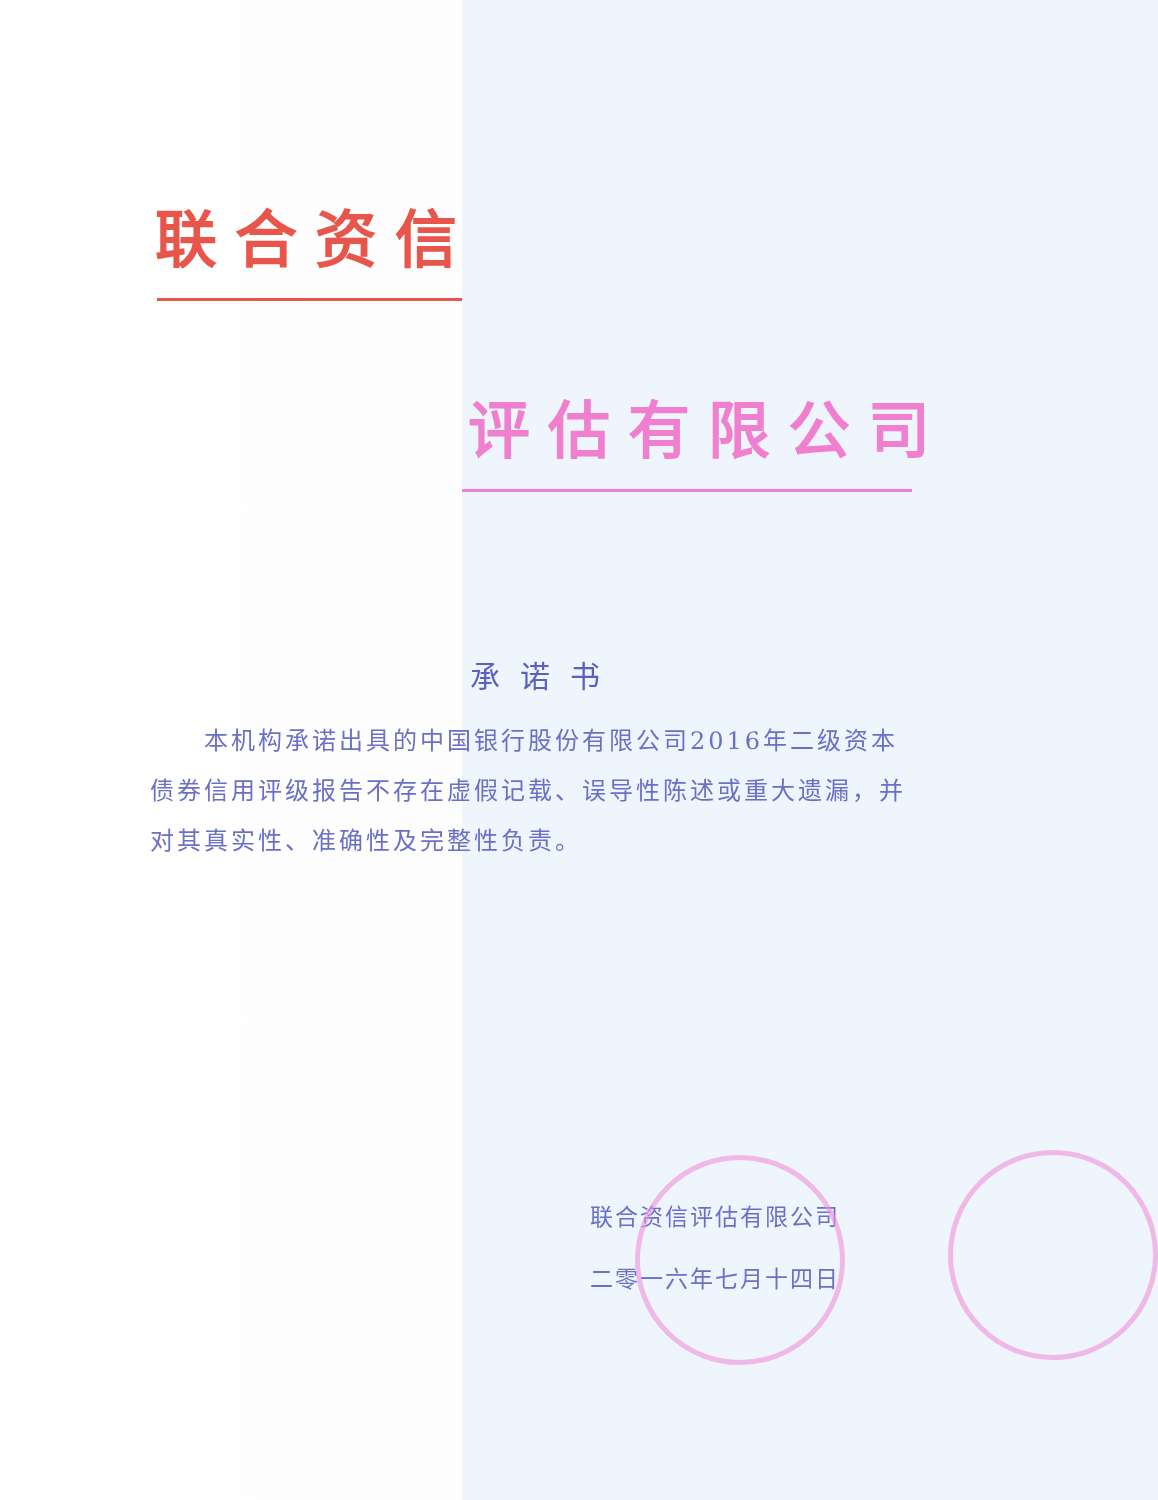联合资信
评估有限公司
承诺书
  本机构承诺出具的中国银行股份有限公司2016年二级资本债券信用评级报告不存在虚假记载、误导性陈述或重大遗漏，并对其真实性、准确性及完整性负责。
联合资信评估有限公司
二零一六年七月十四日